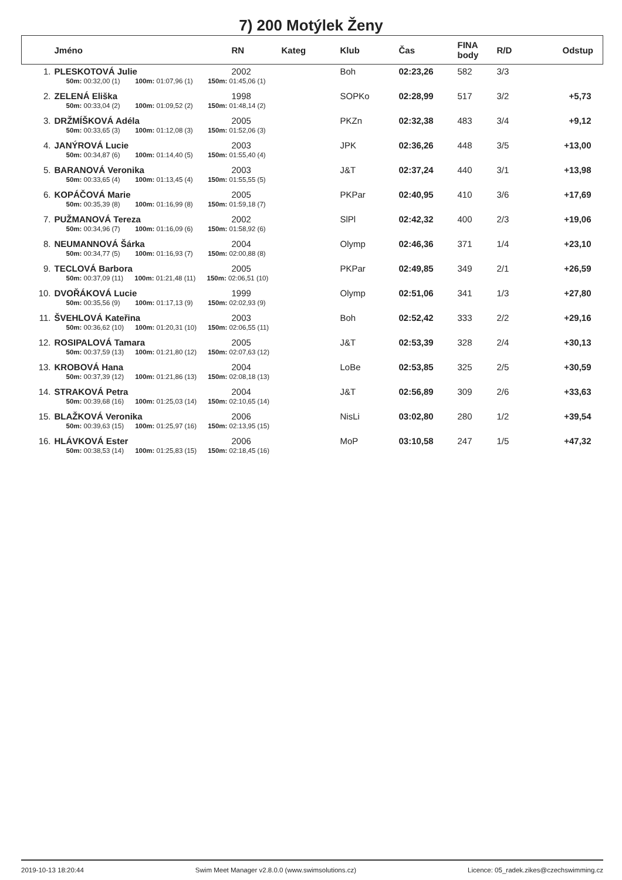7) 200 Motýlek Ženy
| | Jméno | RN | Kateg | Klub | Čas | FINA body | R/D | Odstup |
| --- | --- | --- | --- | --- | --- | --- | --- | --- |
| 1. | PLESKOTOVÁ Julie | 2002 | | Boh | 02:23,26 | 582 | 3/3 | |
| | 50m: 00:32,00 (1) 100m: 01:07,96 (1) 150m: 01:45,06 (1) | | | | | | | |
| 2. | ZELENÁ Eliška | 1998 | | SOPKo | 02:28,99 | 517 | 3/2 | +5,73 |
| | 50m: 00:33,04 (2) 100m: 01:09,52 (2) 150m: 01:48,14 (2) | | | | | | | |
| 3. | DRŽMÍŠKOVÁ Adéla | 2005 | | PKZn | 02:32,38 | 483 | 3/4 | +9,12 |
| | 50m: 00:33,65 (3) 100m: 01:12,08 (3) 150m: 01:52,06 (3) | | | | | | | |
| 4. | JANÝROVÁ Lucie | 2003 | | JPK | 02:36,26 | 448 | 3/5 | +13,00 |
| | 50m: 00:34,87 (6) 100m: 01:14,40 (5) 150m: 01:55,40 (4) | | | | | | | |
| 5. | BARANOVÁ Veronika | 2003 | | J&T | 02:37,24 | 440 | 3/1 | +13,98 |
| | 50m: 00:33,65 (4) 100m: 01:13,45 (4) 150m: 01:55,55 (5) | | | | | | | |
| 6. | KOPÁČOVÁ Marie | 2005 | | PKPar | 02:40,95 | 410 | 3/6 | +17,69 |
| | 50m: 00:35,39 (8) 100m: 01:16,99 (8) 150m: 01:59,18 (7) | | | | | | | |
| 7. | PUŽMANOVÁ Tereza | 2002 | | SlPl | 02:42,32 | 400 | 2/3 | +19,06 |
| | 50m: 00:34,96 (7) 100m: 01:16,09 (6) 150m: 01:58,92 (6) | | | | | | | |
| 8. | NEUMANNOVÁ Šárka | 2004 | | Olymp | 02:46,36 | 371 | 1/4 | +23,10 |
| | 50m: 00:34,77 (5) 100m: 01:16,93 (7) 150m: 02:00,88 (8) | | | | | | | |
| 9. | TECLOVÁ Barbora | 2005 | | PKPar | 02:49,85 | 349 | 2/1 | +26,59 |
| | 50m: 00:37,09 (11) 100m: 01:21,48 (11) 150m: 02:06,51 (10) | | | | | | | |
| 10. | DVOŘÁKOVÁ Lucie | 1999 | | Olymp | 02:51,06 | 341 | 1/3 | +27,80 |
| | 50m: 00:35,56 (9) 100m: 01:17,13 (9) 150m: 02:02,93 (9) | | | | | | | |
| 11. | ŠVEHLOVÁ Kateřina | 2003 | | Boh | 02:52,42 | 333 | 2/2 | +29,16 |
| | 50m: 00:36,62 (10) 100m: 01:20,31 (10) 150m: 02:06,55 (11) | | | | | | | |
| 12. | ROSIPALOVÁ Tamara | 2005 | | J&T | 02:53,39 | 328 | 2/4 | +30,13 |
| | 50m: 00:37,59 (13) 100m: 01:21,80 (12) 150m: 02:07,63 (12) | | | | | | | |
| 13. | KROBOVÁ Hana | 2004 | | LoBe | 02:53,85 | 325 | 2/5 | +30,59 |
| | 50m: 00:37,39 (12) 100m: 01:21,86 (13) 150m: 02:08,18 (13) | | | | | | | |
| 14. | STRAKOVÁ Petra | 2004 | | J&T | 02:56,89 | 309 | 2/6 | +33,63 |
| | 50m: 00:39,68 (16) 100m: 01:25,03 (14) 150m: 02:10,65 (14) | | | | | | | |
| 15. | BLAŽKOVÁ Veronika | 2006 | | NisLi | 03:02,80 | 280 | 1/2 | +39,54 |
| | 50m: 00:39,63 (15) 100m: 01:25,97 (16) 150m: 02:13,95 (15) | | | | | | | |
| 16. | HLÁVKOVÁ Ester | 2006 | | MoP | 03:10,58 | 247 | 1/5 | +47,32 |
| | 50m: 00:38,53 (14) 100m: 01:25,83 (15) 150m: 02:18,45 (16) | | | | | | | |
2019-10-13 18:20:44 Swim Meet Manager v2.8.0.0 (www.swimsolutions.cz) Licence: 05_radek.zikes@czechswimming.cz